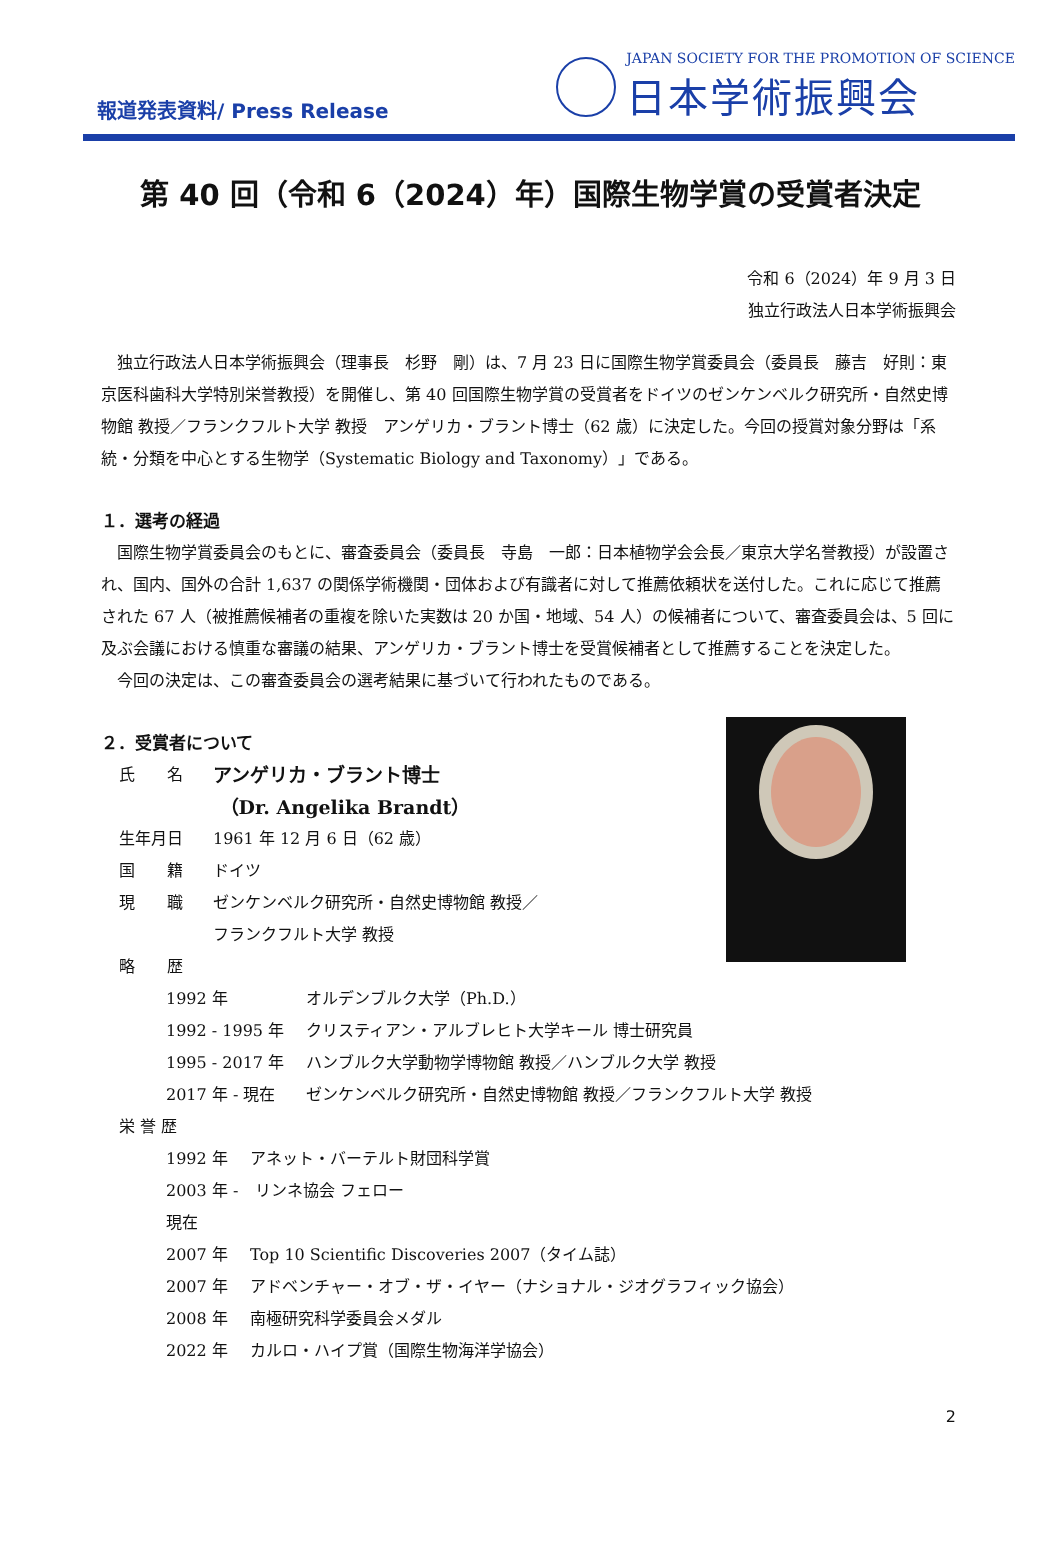報道発表資料/ Press Release
JAPAN SOCIETY FOR THE PROMOTION OF SCIENCE
日本学術振興会
第 40 回（令和 6（2024）年）国際生物学賞の受賞者決定
令和 6（2024）年 9 月 3 日
独立行政法人日本学術振興会
独立行政法人日本学術振興会（理事長　杉野　剛）は、7 月 23 日に国際生物学賞委員会（委員長　藤吉　好則：東京医科歯科大学特別栄誉教授）を開催し、第 40 回国際生物学賞の受賞者をドイツのゼンケンベルク研究所・自然史博物館 教授／フランクフルト大学 教授　アンゲリカ・ブラント博士（62 歳）に決定した。今回の授賞対象分野は「系統・分類を中心とする生物学（Systematic Biology and Taxonomy）」である。
１．選考の経過
国際生物学賞委員会のもとに、審査委員会（委員長　寺島　一郎：日本植物学会会長／東京大学名誉教授）が設置され、国内、国外の合計 1,637 の関係学術機関・団体および有識者に対して推薦依頼状を送付した。これに応じて推薦された 67 人（被推薦候補者の重複を除いた実数は 20 か国・地域、54 人）の候補者について、審査委員会は、5 回に及ぶ会議における慎重な審議の結果、アンゲリカ・ブラント博士を受賞候補者として推薦することを決定した。
今回の決定は、この審査委員会の選考結果に基づいて行われたものである。
２．受賞者について
氏　　名 アンゲリカ・ブラント博士
（Dr. Angelika Brandt）
生年月日 1961 年 12 月 6 日（62 歳）
国　　籍 ドイツ
現　　職 ゼンケンベルク研究所・自然史博物館 教授／
フランクフルト大学 教授
略　　歴
1992 年 オルデンブルク大学（Ph.D.）
1992 - 1995 年 クリスティアン・アルブレヒト大学キール 博士研究員
1995 - 2017 年 ハンブルク大学動物学博物館 教授／ハンブルク大学 教授
2017 年 - 現在 ゼンケンベルク研究所・自然史博物館 教授／フランクフルト大学 教授
栄 誉 歴
1992 年 アネット・バーテルト財団科学賞
2003 年 - 現在 リンネ協会 フェロー
2007 年 Top 10 Scientific Discoveries 2007（タイム誌）
2007 年 アドベンチャー・オブ・ザ・イヤー（ナショナル・ジオグラフィック協会）
2008 年 南極研究科学委員会メダル
2022 年 カルロ・ハイプ賞（国際生物海洋学協会）
2